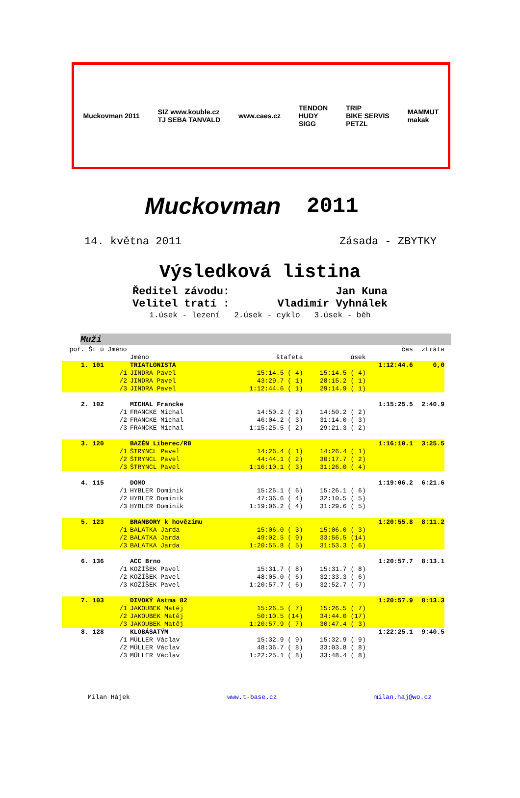Muckovman 2011
SIZ www.kouble.cz
TJ SEBA TANVALD
www.caes.cz
TENDON
HUDY
SIGG
TRIP
BIKE SERVIS
PETZL
MAMMUT
makak
Muckovman
2011
14. května 2011 Zásada - ZBYTKY
Výsledková listina
Ředitel závodu: Jan Kuna
Velitel tratí : Vladimír Vyhnálek
1.úsek - lezení 2.úsek - cyklo 3.úsek - běh
Muži
| poř. Št ú Jméno | | | | | čas | ztráta |
| --- | --- | --- | --- | --- | --- | --- |
| | | Jméno | štafeta | úsek | | |
| 1. 101 | | TRIATLONISTA | | | 1:12:44.6 | 0,0 |
| | /1 | JINDRA Pavel | 15:14.5 ( 4) | 15:14.5 ( 4) | | |
| | /2 | JINDRA Pavel | 43:29.7 ( 1) | 28:15.2 ( 1) | | |
| | /3 | JINDRA Pavel | 1:12:44.6 ( 1) | 29:14.9 ( 1) | | |
| 2. 102 | | MICHAL Francke | | | 1:15:25.5 | 2:40.9 |
| | /1 | FRANCKE Michal | 14:50.2 ( 2) | 14:50.2 ( 2) | | |
| | /2 | FRANCKE Michal | 46:04.2 ( 3) | 31:14.0 ( 3) | | |
| | /3 | FRANCKE Michal | 1:15:25.5 ( 2) | 29:21.3 ( 2) | | |
| 3. 120 | | BAZÉN Liberec/RB | | | 1:16:10.1 | 3:25.5 |
| | /1 | ŠTRYNCL Pavel | 14:26.4 ( 1) | 14:26.4 ( 1) | | |
| | /2 | ŠTRYNCL Pavel | 44:44.1 ( 2) | 30:17.7 ( 2) | | |
| | /3 | ŠTRYNCL Pavel | 1:16:10.1 ( 3) | 31:26.0 ( 4) | | |
| 4. 115 | | DOMO | | | 1:19:06.2 | 6:21.6 |
| | /1 | HYBLER Dominik | 15:26.1 ( 6) | 15:26.1 ( 6) | | |
| | /2 | HYBLER Dominik | 47:36.6 ( 4) | 32:10.5 ( 5) | | |
| | /3 | HYBLER Dominik | 1:19:06.2 ( 4) | 31:29.6 ( 5) | | |
| 5. 123 | | BRAMBORY k hovězímu | | | 1:20:55.8 | 8:11.2 |
| | /1 | BALATKA Jarda | 15:06.0 ( 3) | 15:06.0 ( 3) | | |
| | /2 | BALATKA Jarda | 49:02.5 ( 9) | 33:56.5 (14) | | |
| | /3 | BALATKA Jarda | 1:20:55.8 ( 5) | 31:53.3 ( 6) | | |
| 6. 136 | | ACC Brno | | | 1:20:57.7 | 8:13.1 |
| | /1 | KOŽÍŠEK Pavel | 15:31.7 ( 8) | 15:31.7 ( 8) | | |
| | /2 | KOŽÍŠEK Pavel | 48:05.0 ( 6) | 32:33.3 ( 6) | | |
| | /3 | KOŽÍŠEK Pavel | 1:20:57.7 ( 6) | 32:52.7 ( 7) | | |
| 7. 103 | | DIVOKÝ Astma 82 | | | 1:20:57.9 | 8:13.3 |
| | /1 | JAKOUBEK Matěj | 15:26.5 ( 7) | 15:26.5 ( 7) | | |
| | /2 | JAKOUBEK Matěj | 50:10.5 (14) | 34:44.0 (17) | | |
| | /3 | JAKOUBEK Matěj | 1:20:57.9 ( 7) | 30:47.4 ( 3) | | |
| 8. 128 | | KLOBÁSATÝM | | | 1:22:25.1 | 9:40.5 |
| | /1 | MÜLLER Václav | 15:32.9 ( 9) | 15:32.9 ( 9) | | |
| | /2 | MÜLLER Václav | 48:36.7 ( 8) | 33:03.8 ( 8) | | |
| | /3 | MÜLLER Václav | 1:22:25.1 ( 8) | 33:48.4 ( 8) | | |
Milan Hájek www.t-base.cz milan.haj@wo.cz